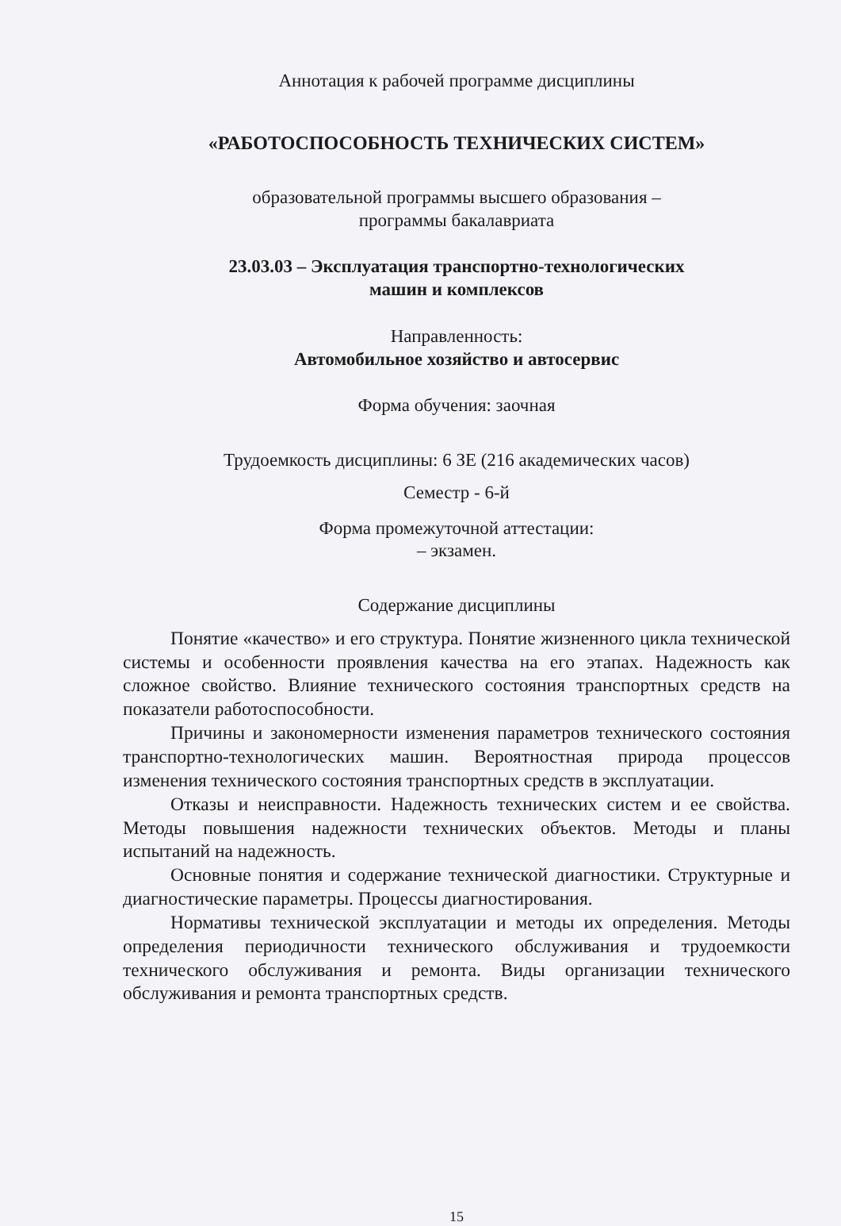Аннотация к рабочей программе дисциплины
«РАБОТОСПОСОБНОСТЬ ТЕХНИЧЕСКИХ СИСТЕМ»
образовательной программы высшего образования –
программы бакалавриата
23.03.03 – Эксплуатация транспортно-технологических
машин и комплексов
Направленность:
Автомобильное хозяйство и автосервис
Форма обучения: заочная
Трудоемкость дисциплины: 6 ЗЕ (216 академических часов)
Семестр - 6-й
Форма промежуточной аттестации:
– экзамен.
Содержание дисциплины
Понятие «качество» и его структура. Понятие жизненного цикла технической системы и особенности проявления качества на его этапах. Надежность как сложное свойство. Влияние технического состояния транспортных средств на показатели работоспособности.
Причины и закономерности изменения параметров технического состояния транспортно-технологических машин. Вероятностная природа процессов изменения технического состояния транспортных средств в эксплуатации.
Отказы и неисправности. Надежность технических систем и ее свойства. Методы повышения надежности технических объектов. Методы и планы испытаний на надежность.
Основные понятия и содержание технической диагностики. Структурные и диагностические параметры. Процессы диагностирования.
Нормативы технической эксплуатации и методы их определения. Методы определения периодичности технического обслуживания и трудоемкости технического обслуживания и ремонта. Виды организации технического обслуживания и ремонта транспортных средств.
15